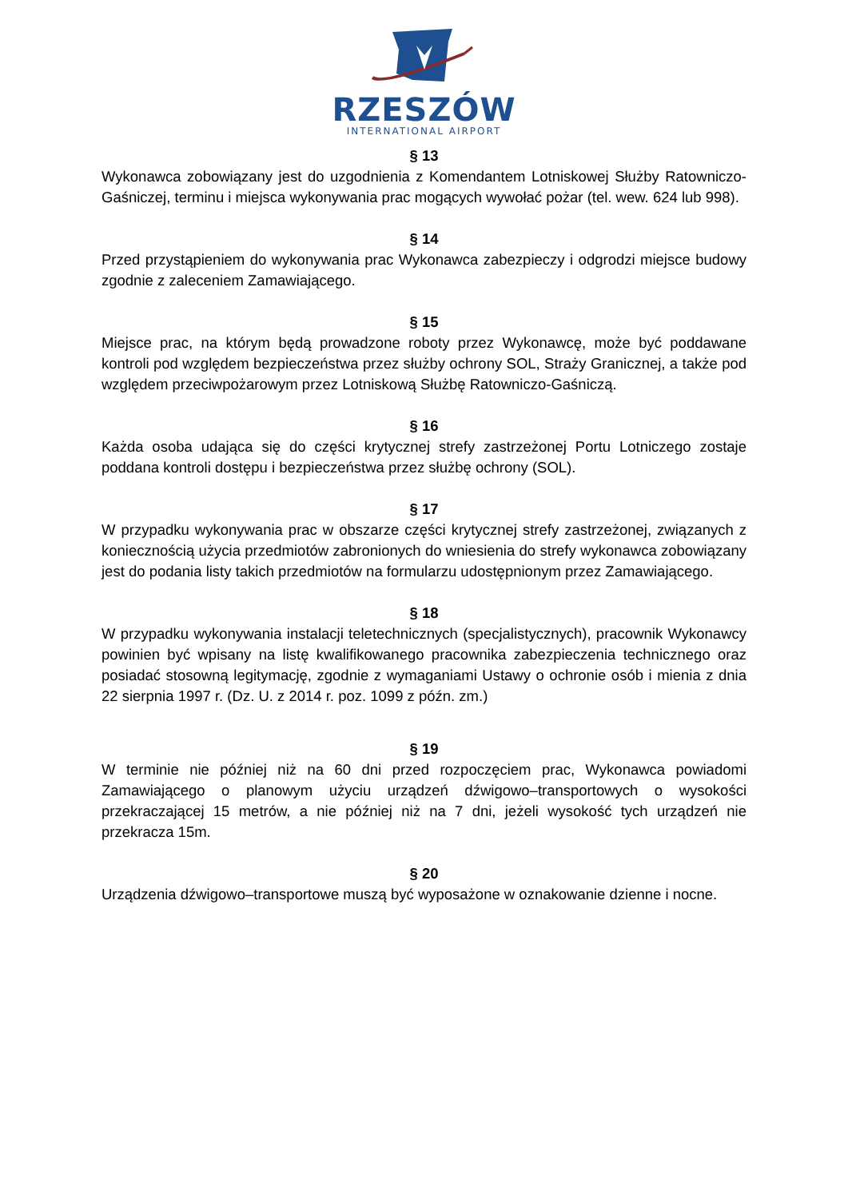RZESZÓW
INTERNATIONAL AIRPORT
§ 13
Wykonawca zobowiązany jest do uzgodnienia z Komendantem Lotniskowej Służby Ratowniczo-Gaśniczej, terminu i miejsca wykonywania prac mogących wywołać pożar (tel. wew. 624 lub 998).
§ 14
Przed przystąpieniem do wykonywania prac Wykonawca zabezpieczy i odgrodzi miejsce budowy zgodnie z zaleceniem Zamawiającego.
§ 15
Miejsce prac, na którym będą prowadzone roboty przez Wykonawcę, może być poddawane kontroli pod względem bezpieczeństwa przez służby ochrony SOL, Straży Granicznej, a także pod względem przeciwpożarowym przez Lotniskową Służbę Ratowniczo-Gaśniczą.
§ 16
Każda osoba udająca się do części krytycznej strefy zastrzeżonej Portu Lotniczego zostaje poddana kontroli dostępu i bezpieczeństwa przez służbę ochrony (SOL).
§ 17
W przypadku wykonywania prac w obszarze części krytycznej strefy zastrzeżonej, związanych z koniecznością użycia przedmiotów zabronionych do wniesienia do strefy wykonawca zobowiązany jest do podania listy takich przedmiotów na formularzu udostępnionym przez Zamawiającego.
§ 18
W przypadku wykonywania instalacji teletechnicznych (specjalistycznych), pracownik Wykonawcy powinien być wpisany na listę kwalifikowanego pracownika zabezpieczenia technicznego oraz posiadać stosowną legitymację, zgodnie z wymaganiami Ustawy o ochronie osób i mienia z dnia 22 sierpnia 1997 r. (Dz. U. z 2014 r. poz. 1099 z późn. zm.)
§ 19
W terminie nie później niż na 60 dni przed rozpoczęciem prac, Wykonawca powiadomi Zamawiającego o planowym użyciu urządzeń dźwigowo–transportowych o wysokości przekraczającej 15 metrów, a nie później niż na 7 dni, jeżeli wysokość tych urządzeń nie przekracza 15m.
§ 20
Urządzenia dźwigowo–transportowe muszą być wyposażone w oznakowanie dzienne i nocne.